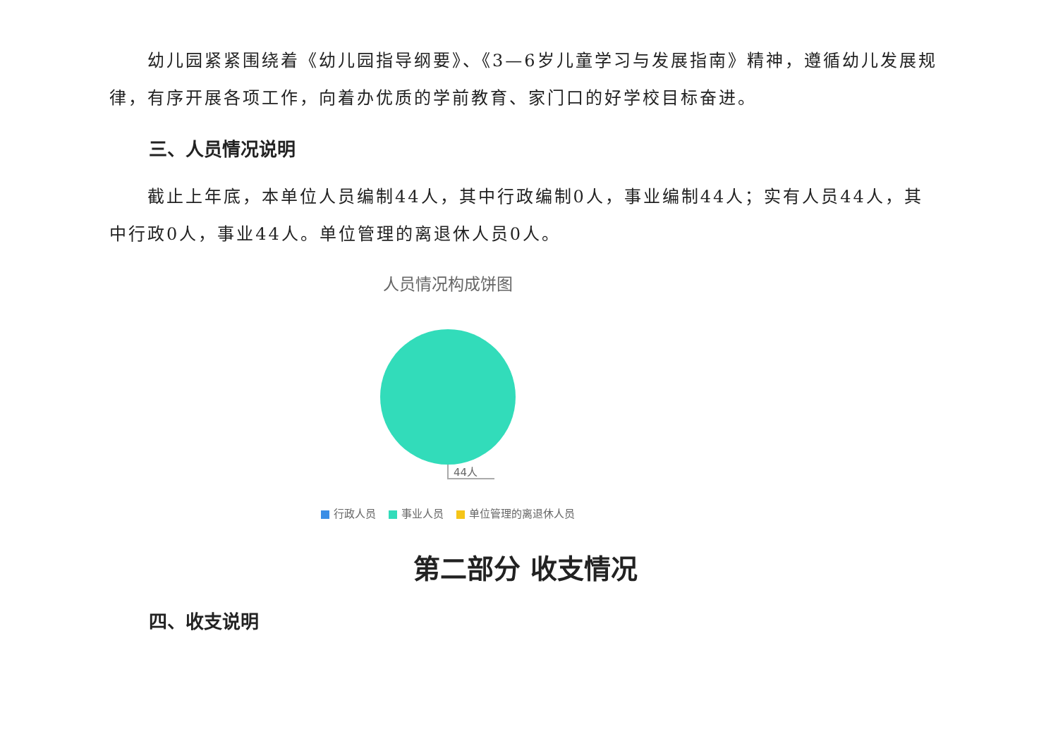幼儿园紧紧围绕着《幼儿园指导纲要》、《3—6岁儿童学习与发展指南》精神，遵循幼儿发展规律，有序开展各项工作，向着办优质的学前教育、家门口的好学校目标奋进。
三、人员情况说明
截止上年底，本单位人员编制44人，其中行政编制0人，事业编制44人；实有人员44人，其中行政0人，事业44人。单位管理的离退休人员0人。
人员情况构成饼图
44人
行政人员 事业人员 单位管理的离退休人员
第二部分 收支情况
四、收支说明